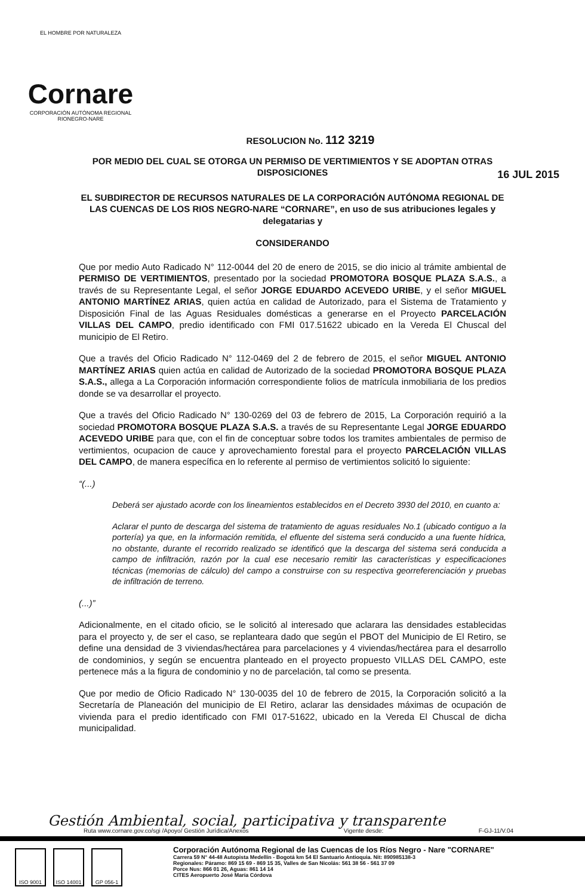EL HOMBRE POR NATURALEZA
Cornare
CORPORACIÓN AUTÓNOMA REGIONAL RIONEGRO-NARE
16 JUL 2015
RESOLUCION No. 112 3219
POR MEDIO DEL CUAL SE OTORGA UN PERMISO DE VERTIMIENTOS Y SE ADOPTAN OTRAS DISPOSICIONES
EL SUBDIRECTOR DE RECURSOS NATURALES DE LA CORPORACIÓN AUTÓNOMA REGIONAL DE LAS CUENCAS DE LOS RIOS NEGRO-NARE “CORNARE”, en uso de sus atribuciones legales y delegatarias y
CONSIDERANDO
Que por medio Auto Radicado N° 112-0044 del 20 de enero de 2015, se dio inicio al trámite ambiental de PERMISO DE VERTIMIENTOS, presentado por la sociedad PROMOTORA BOSQUE PLAZA S.A.S., a través de su Representante Legal, el señor JORGE EDUARDO ACEVEDO URIBE, y el señor MIGUEL ANTONIO MARTÍNEZ ARIAS, quien actúa en calidad de Autorizado, para el Sistema de Tratamiento y Disposición Final de las Aguas Residuales domésticas a generarse en el Proyecto PARCELACIÓN VILLAS DEL CAMPO, predio identificado con FMI 017.51622 ubicado en la Vereda El Chuscal del municipio de El Retiro.
Que a través del Oficio Radicado N° 112-0469 del 2 de febrero de 2015, el señor MIGUEL ANTONIO MARTÍNEZ ARIAS quien actúa en calidad de Autorizado de la sociedad PROMOTORA BOSQUE PLAZA S.A.S., allega a La Corporación información correspondiente folios de matrícula inmobiliaria de los predios donde se va desarrollar el proyecto.
Que a través del Oficio Radicado N° 130-0269 del 03 de febrero de 2015, La Corporación requirió a la sociedad PROMOTORA BOSQUE PLAZA S.A.S. a través de su Representante Legal JORGE EDUARDO ACEVEDO URIBE para que, con el fin de conceptuar sobre todos los tramites ambientales de permiso de vertimientos, ocupacion de cauce y aprovechamiento forestal para el proyecto PARCELACIÓN VILLAS DEL CAMPO, de manera específica en lo referente al permiso de vertimientos solicitó lo siguiente:
“(...)
Deberá ser ajustado acorde con los lineamientos establecidos en el Decreto 3930 del 2010, en cuanto a:
Aclarar el punto de descarga del sistema de tratamiento de aguas residuales No.1 (ubicado contiguo a la portería) ya que, en la información remitida, el efluente del sistema será conducido a una fuente hídrica, no obstante, durante el recorrido realizado se identificó que la descarga del sistema será conducida a campo de infiltración, razón por la cual ese necesario remitir las características y especificaciones técnicas (memorias de cálculo) del campo a construirse con su respectiva georreferenciación y pruebas de infiltración de terreno.
(...)”
Adicionalmente, en el citado oficio, se le solicitó al interesado que aclarara las densidades establecidas para el proyecto y, de ser el caso, se replanteara dado que según el PBOT del Municipio de El Retiro, se define una densidad de 3 viviendas/hectárea para parcelaciones y 4 viviendas/hectárea para el desarrollo de condominios, y según se encuentra planteado en el proyecto propuesto VILLAS DEL CAMPO, este pertenece más a la figura de condominio y no de parcelación, tal como se presenta.
Que por medio de Oficio Radicado N° 130-0035 del 10 de febrero de 2015, la Corporación solicitó a la Secretaría de Planeación del municipio de El Retiro, aclarar las densidades máximas de ocupación de vivienda para el predio identificado con FMI 017-51622, ubicado en la Vereda El Chuscal de dicha municipalidad.
Gestión Ambiental, social, participativa y transparente
Ruta www.cornare.gov.co/sgi /Apoyo/ Gestión Jurídica/Anexos Vigente desde: F-GJ-11/V.04
ISO 9001 ISO 14001 GP 056-1
Corporación Autónoma Regional de las Cuencas de los Ríos Negro - Nare "CORNARE"
Carrera 59 N° 44-48 Autopista Medellín - Bogotá km 54 El Santuario Antioquia. Nit: 890985138-3
Regionales: Páramo: 869 15 69 - 869 15 35, Valles de San Nicolás: 561 38 56 - 561 37 09
Porce Nus: 866 01 26, Aguas: 861 14 14
CITES Aeropuerto José María Córdova